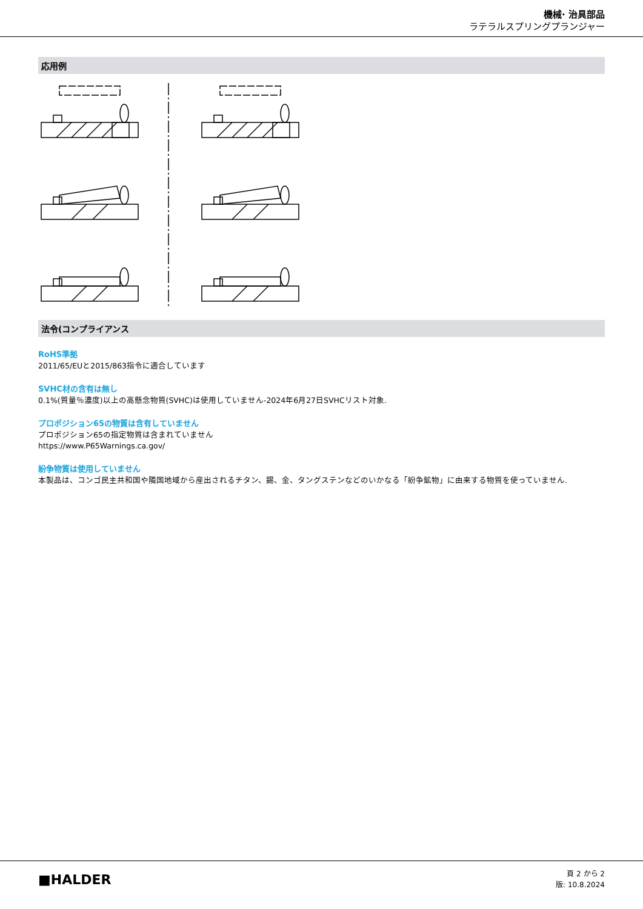機械· 治具部品
ラテラルスプリングプランジャー
応用例
法令(コンプライアンス
RoHS準拠
2011/65/EUと2015/863指令に適合しています
SVHC材の含有は無し
0.1%(質量％濃度)以上の高懸念物質(SVHC)は使用していません-2024年6月27日SVHCリスト対象.
プロポジション65の物質は含有していません
プロポジション65の指定物質は含まれていません
https://www.P65Warnings.ca.gov/
紛争物質は使用していません
本製品は、コンゴ民主共和国や隣国地域から産出されるチタン、錫、金、タングステンなどのいかなる「紛争鉱物」に由来する物質を使っていません.
■HALDER
頁 2 から 2
版: 10.8.2024